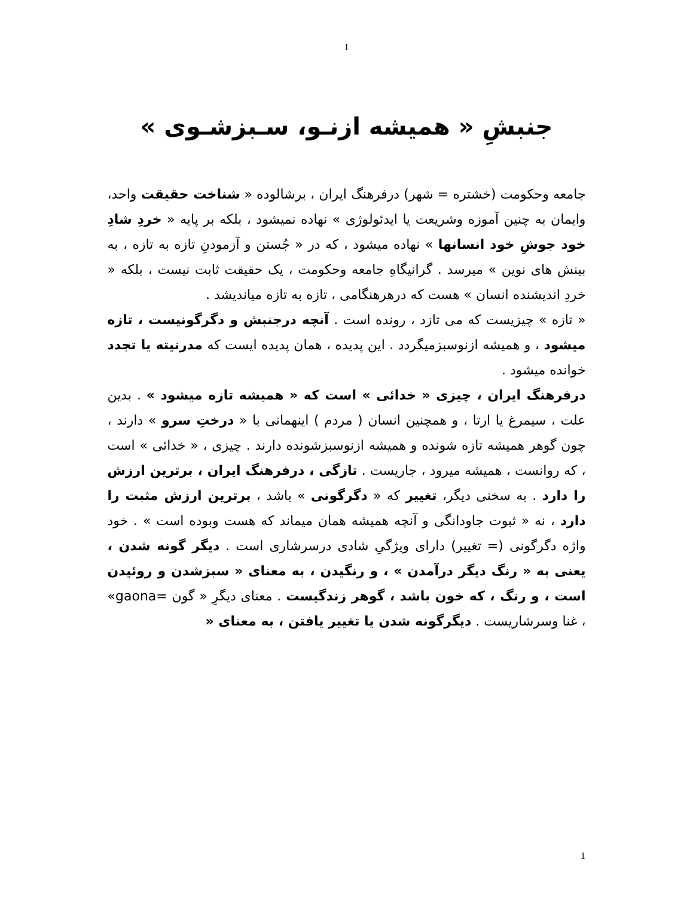1
جنبشِ « همیشه ازنـو، سـبزشـوی »
جامعه وحکومت (خشتره = شهر) درفرهنگ ایران ، برشالوده « شناخت حقیقت واحد، وایمان به چنین آموزه وشریعت یا ایدئولوژی » نهاده نمیشود ، بلکه بر پایه « خردِ شادِ خود جوشِ خود انسانها » نهاده میشود ، که در « جُستن و آزمودنِ تازه به تازه ، به بینش های نوین » میرسد . گرانیگاهِ جامعه وحکومت ، یک حقیقت ثابت نیست ، بلکه « خردِ اندیشنده انسان » هست که درهرهنگامی ، تازه به تازه میاندیشد .
« تازه » چیزیست که می تازد ، رونده است . آنچه درجنبش و دگرگونیست ، تازه میشود ، و همیشه ازنوسبزمیگردد . این پدیده ، همان پدیده ایست که مدرنیته یا تجدد خوانده میشود .
درفرهنگ ایران ، چیزی « خدائی » است که « همیشه تازه میشود » . بدین علت ، سیمرغ یا ارتا ، و همچنین انسان ( مردم ) اینهمانی با « درختِ سرو » دارند ، چون گوهر همیشه تازه شونده و همیشه ازنوسبزشونده دارند . چیزی ، « خدائی » است ، که روانست ، همیشه میرود ، جاریست . تازگی ، درفرهنگ ایران ، برترین ارزش را دارد . به سخنی دیگر، تغییر که « دگرگونی » باشد ، برترین ارزش مثبت را دارد ، نه « ثبوت جاودانگی و آنچه همیشه همان میماند که هست وبوده است » . خود واژه دگرگونی (= تغییر) دارای ویژگیِ شادی درسرشاری است . دیگر گونه شدن ، یعنی به « رنگ دیگر درآمدن » ، و رنگیدن ، به معنای « سبزشدن و روئیدن است ، و رنگ ، که خون باشد ، گوهر زندگیست . معنای دیگرِ « گون =gaona» ، غنا وسرشاریست . دیگرگونه شدن یا تغییر یافتن ، به معنای «
1